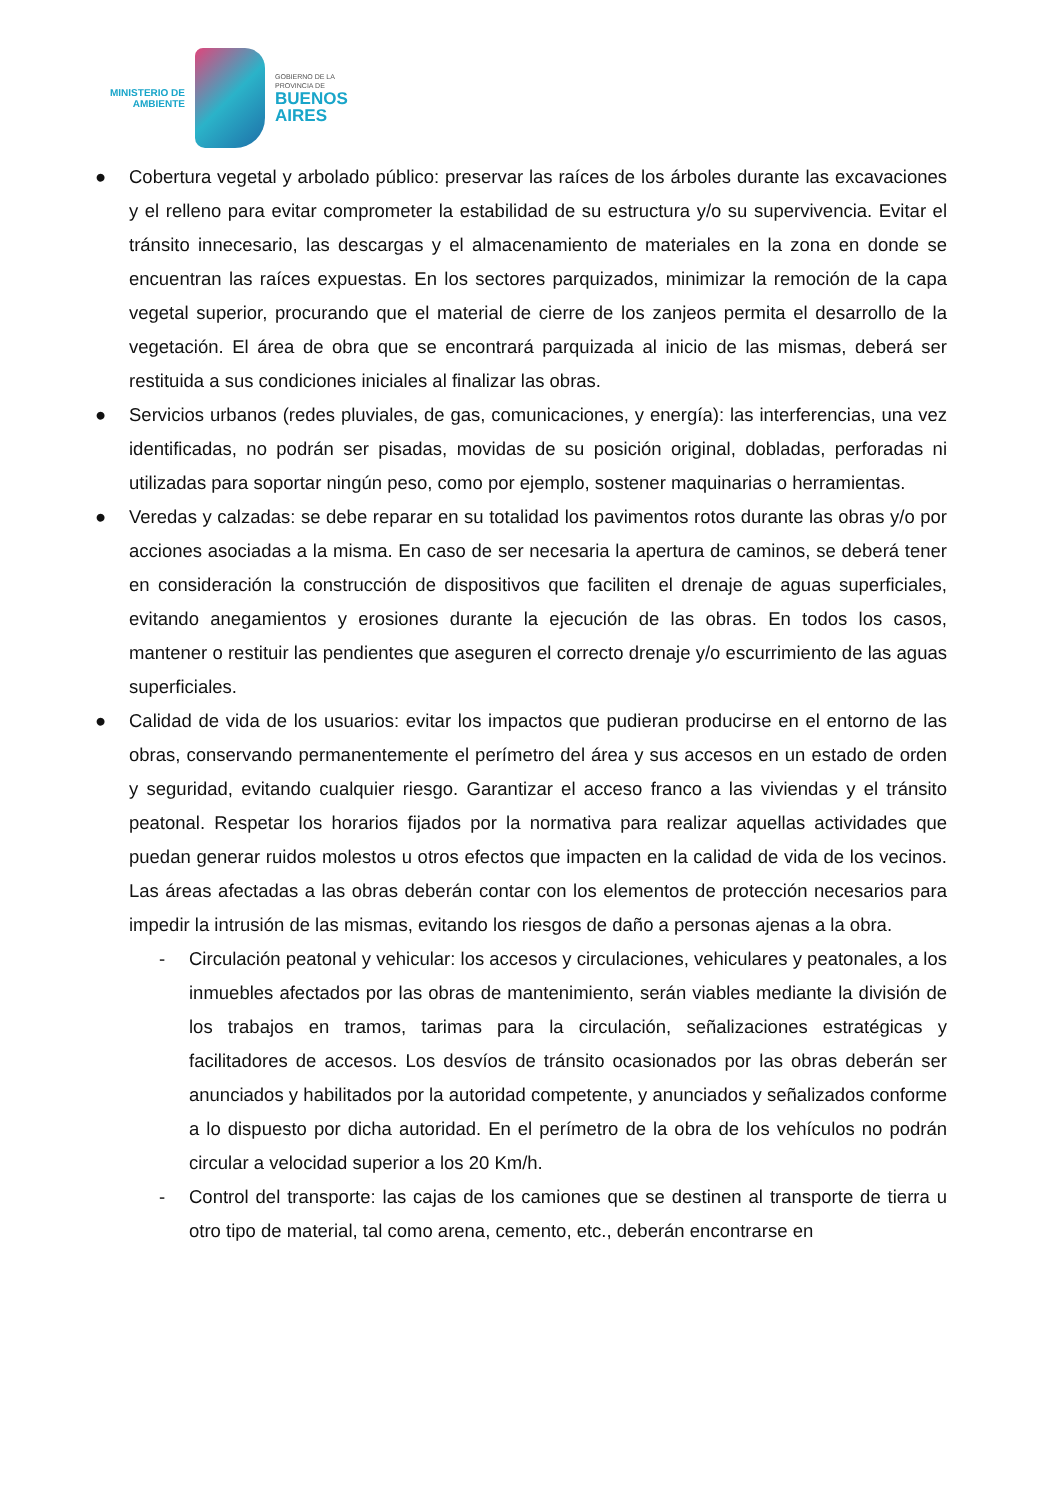MINISTERIO DE
AMBIENTE
GOBIERNO DE LA
PROVINCIA DE
BUENOS
AIRES
● Cobertura vegetal y arbolado público: preservar las raíces de los árboles durante las excavaciones y el relleno para evitar comprometer la estabilidad de su estructura y/o su supervivencia. Evitar el tránsito innecesario, las descargas y el almacenamiento de materiales en la zona en donde se encuentran las raíces expuestas. En los sectores parquizados, minimizar la remoción de la capa vegetal superior, procurando que el material de cierre de los zanjeos permita el desarrollo de la vegetación. El área de obra que se encontrará parquizada al inicio de las mismas, deberá ser restituida a sus condiciones iniciales al finalizar las obras.
● Servicios urbanos (redes pluviales, de gas, comunicaciones, y energía): las interferencias, una vez identificadas, no podrán ser pisadas, movidas de su posición original, dobladas, perforadas ni utilizadas para soportar ningún peso, como por ejemplo, sostener maquinarias o herramientas.
● Veredas y calzadas: se debe reparar en su totalidad los pavimentos rotos durante las obras y/o por acciones asociadas a la misma. En caso de ser necesaria la apertura de caminos, se deberá tener en consideración la construcción de dispositivos que faciliten el drenaje de aguas superficiales, evitando anegamientos y erosiones durante la ejecución de las obras. En todos los casos, mantener o restituir las pendientes que aseguren el correcto drenaje y/o escurrimiento de las aguas superficiales.
● Calidad de vida de los usuarios: evitar los impactos que pudieran producirse en el entorno de las obras, conservando permanentemente el perímetro del área y sus accesos en un estado de orden y seguridad, evitando cualquier riesgo. Garantizar el acceso franco a las viviendas y el tránsito peatonal. Respetar los horarios fijados por la normativa para realizar aquellas actividades que puedan generar ruidos molestos u otros efectos que impacten en la calidad de vida de los vecinos. Las áreas afectadas a las obras deberán contar con los elementos de protección necesarios para impedir la intrusión de las mismas, evitando los riesgos de daño a personas ajenas a la obra.
- Circulación peatonal y vehicular: los accesos y circulaciones, vehiculares y peatonales, a los inmuebles afectados por las obras de mantenimiento, serán viables mediante la división de los trabajos en tramos, tarimas para la circulación, señalizaciones estratégicas y facilitadores de accesos. Los desvíos de tránsito ocasionados por las obras deberán ser anunciados y habilitados por la autoridad competente, y anunciados y señalizados conforme a lo dispuesto por dicha autoridad. En el perímetro de la obra de los vehículos no podrán circular a velocidad superior a los 20 Km/h.
- Control del transporte: las cajas de los camiones que se destinen al transporte de tierra u otro tipo de material, tal como arena, cemento, etc., deberán encontrarse en